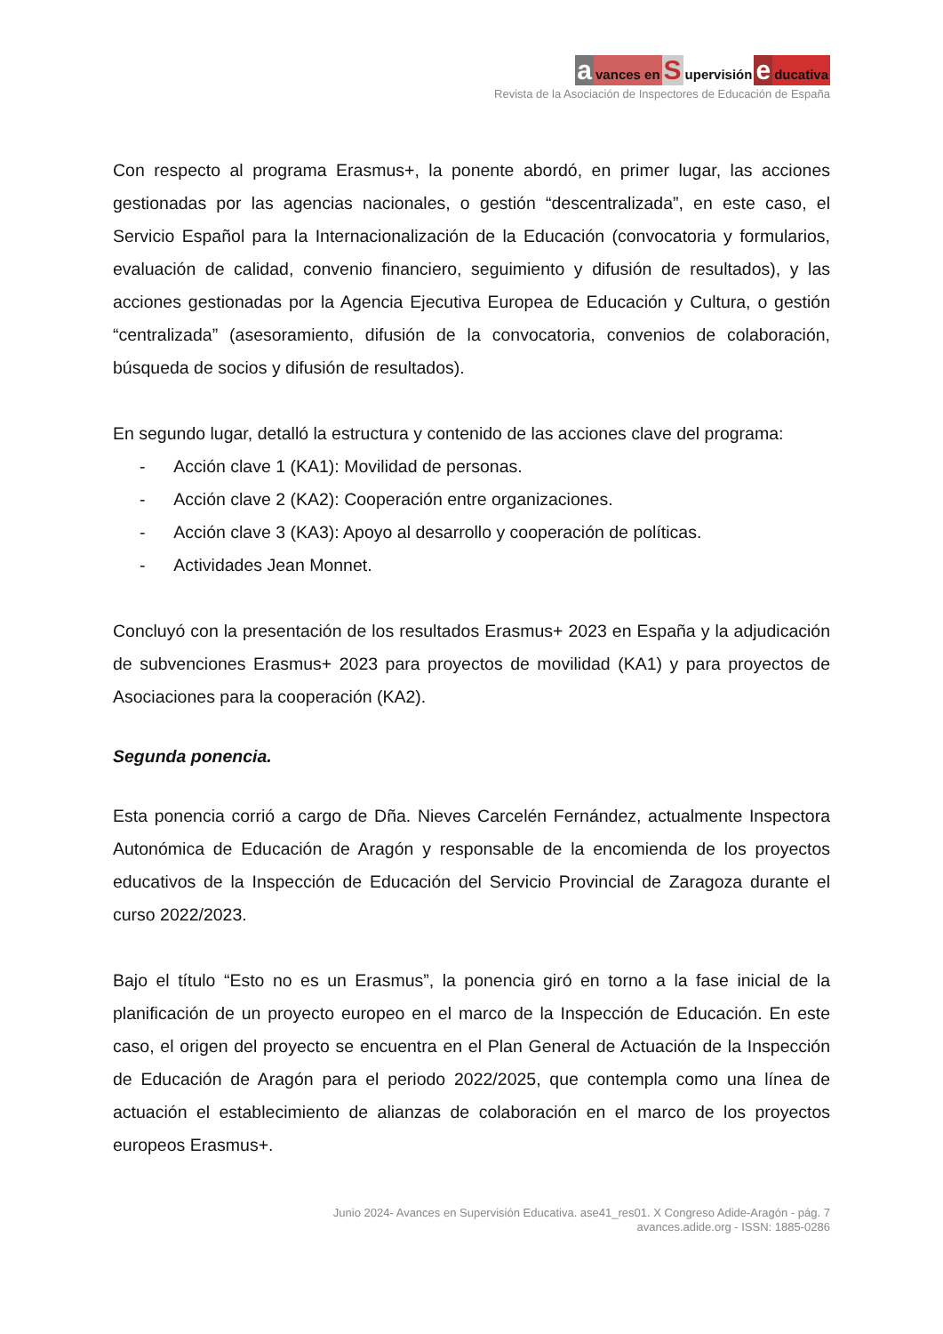avances en S upervisión e ducativa
Revista de la Asociación de Inspectores de Educación de España
Con respecto al programa Erasmus+, la ponente abordó, en primer lugar, las acciones gestionadas por las agencias nacionales, o gestión “descentralizada”, en este caso, el Servicio Español para la Internacionalización de la Educación (convocatoria y formularios, evaluación de calidad, convenio financiero, seguimiento y difusión de resultados), y las acciones gestionadas por la Agencia Ejecutiva Europea de Educación y Cultura, o gestión “centralizada” (asesoramiento, difusión de la convocatoria, convenios de colaboración, búsqueda de socios y difusión de resultados).
En segundo lugar, detalló la estructura y contenido de las acciones clave del programa:
- Acción clave 1 (KA1): Movilidad de personas.
- Acción clave 2 (KA2): Cooperación entre organizaciones.
- Acción clave 3 (KA3): Apoyo al desarrollo y cooperación de políticas.
- Actividades Jean Monnet.
Concluyó con la presentación de los resultados Erasmus+ 2023 en España y la adjudicación de subvenciones Erasmus+ 2023 para proyectos de movilidad (KA1) y para proyectos de Asociaciones para la cooperación (KA2).
Segunda ponencia.
Esta ponencia corrió a cargo de Dña. Nieves Carcelén Fernández, actualmente Inspectora Autonómica de Educación de Aragón y responsable de la encomienda de los proyectos educativos de la Inspección de Educación del Servicio Provincial de Zaragoza durante el curso 2022/2023.
Bajo el título “Esto no es un Erasmus”, la ponencia giró en torno a la fase inicial de la planificación de un proyecto europeo en el marco de la Inspección de Educación. En este caso, el origen del proyecto se encuentra en el Plan General de Actuación de la Inspección de Educación de Aragón para el periodo 2022/2025, que contempla como una línea de actuación el establecimiento de alianzas de colaboración en el marco de los proyectos europeos Erasmus+.
Junio 2024- Avances en Supervisión Educativa. ase41_res01. X Congreso Adide-Aragón - pág. 7
avances.adide.org - ISSN: 1885-0286